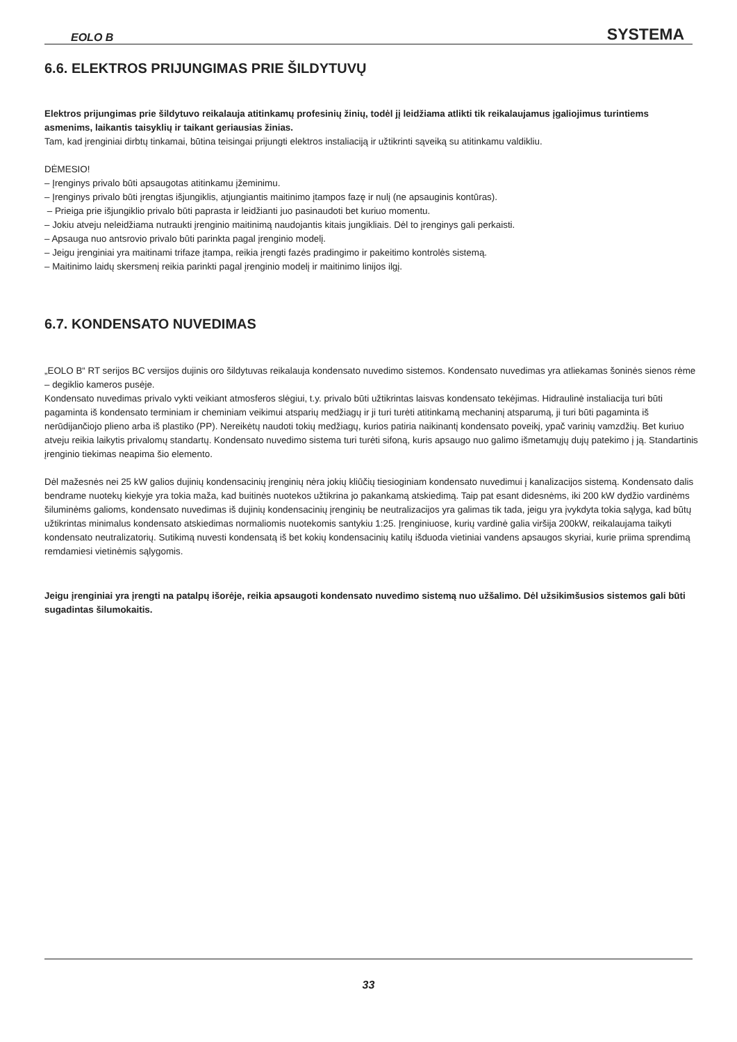EOLO B SYSTEMA
6.6. ELEKTROS PRIJUNGIMAS PRIE ŠILDYTUVŲ
Elektros prijungimas prie šildytuvo reikalauja atitinkamų profesinių žinių, todėl jį leidžiama atlikti tik reikalaujamus įgaliojimus turin­tiems asmenims, laikantis taisyklių ir taikant geriausias žinias.
Tam, kad įrenginiai dirbtų tinkamai, būtina teisingai prijungti elektros instaliaciją ir užtikrinti sąveiką su atitinkamu valdikliu.
DĖMESIO!
– Įrenginys privalo būti apsaugotas atitinkamu įžeminimu.
– Įrenginys privalo būti įrengtas išjungiklis, atjungiantis maitinimo įtampos fazę ir nulį (ne apsauginis kontūras).
– Prieiga prie išjungiklio privalo būti paprasta ir leidžianti juo pasinaudoti bet kuriuo momentu.
– Jokiu atveju neleidžiama nutraukti įrenginio maitinimą naudojantis kitais jungikliais. Dėl to įrenginys gali perkaisti.
– Apsauga nuo antsrovio privalo būti parinkta pagal įrenginio modelį.
– Jeigu įrenginiai yra maitinami trifaze įtampa, reikia įrengti fazės pradingimo ir pakeitimo kontrolės sistemą.
– Maitinimo laidų skersmenį reikia parinkti pagal įrenginio modelį ir maitinimo linijos ilgį.
6.7. KONDENSATO NUVEDIMAS
„EOLO B“ RT serijos BC versijos dujinis oro šildytuvas reikalauja kondensato nuvedimo sistemos. Kondensato nuvedimas yra atliekamas šoninės sienos rėme – degiklio kameros pusėje.
Kondensato nuvedimas privalo vykti veikiant atmosferos slėgiui, t.y. privalo būti užtikrintas laisvas kondensato tekėjimas. Hidraulinė instaliacija turi būti pagaminta iš kondensato terminiam ir cheminiam veikimui atsparių medžiagų ir ji turi turėti atitinkamą mechaninį atsparumą, ji turi būti pagaminta iš nerūdijančiojo plieno arba iš plastiko (PP). Nereikėtų naudoti tokių medžiagų, kurios patiria naikinantį kondensato poveikį, ypač varinių vamzdžių. Bet kuriuo atveju reikia laikytis privalomų standartų. Kondensato nuvedimo sistema turi turėti sifoną, kuris apsaugo nuo galimo išmetamųjų dujų patekimo į ją. Standartinis įrenginio tiekimas neapima šio elemento.
Dėl mažesnės nei 25 kW galios dujinių kondensacinių įrenginių nėra jokių kliūčių tiesioginiam kondensato nuvedimui į kanalizacijos sistemą. Kondensato dalis bendrame nuotekų kiekyje yra tokia maža, kad buitinės nuotekos užtikrina jo pakankamą atskiedimą. Taip pat esant didesnėms, iki 200 kW dydžio vardinėms šiluminėms galioms, kondensato nuvedimas iš dujinių kondensacinių įrenginių be neutralizacijos yra galimas tik tada, jeigu yra įvykdyta tokia sąlyga, kad būtų užtikrintas minimalus kondensato atskiedimas normaliomis nuotekomis santykiu 1:25. Įrenginiuose, kurių vardinė galia viršija 200kW, reikalaujama taikyti kondensato neutralizatorių. Sutikimą nuvesti kondensatą iš bet kokių kondensacinių katilų išduoda vietiniai vandens apsaugos skyriai, kurie priima sprendimą remdamiesi vietinėmis sąlygomis.
Jeigu įrenginiai yra įrengti na patalpų išorėje, reikia apsaugoti kondensato nuvedimo sistemą nuo užšalimo. Dėl užsikimšusios siste­mos gali būti sugadintas šilumokaitis.
33